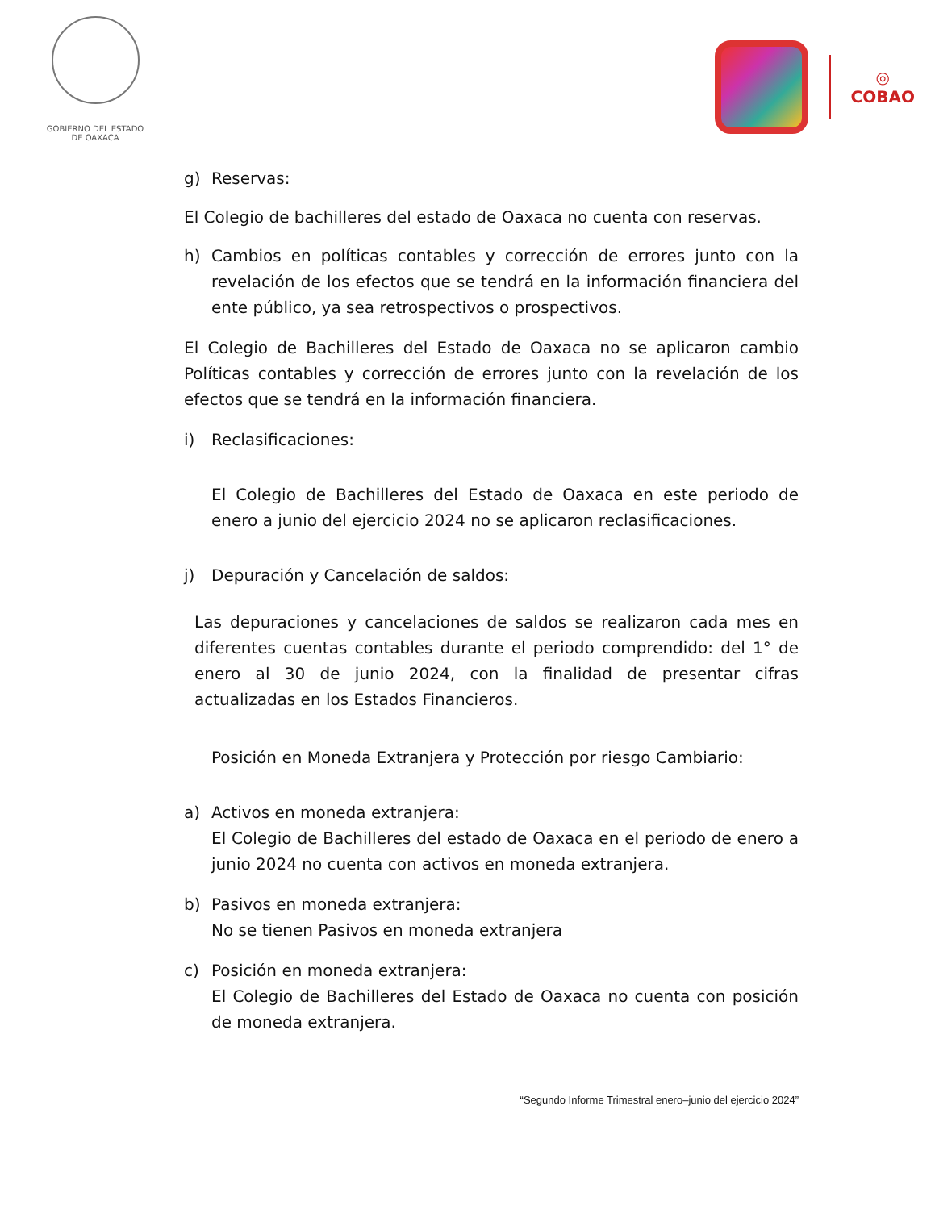GOBIERNO DEL ESTADO
DE OAXACA
◎
COBAO
g) Reservas:
El Colegio de bachilleres del estado de Oaxaca no cuenta con reservas.
h) Cambios en políticas contables y corrección de errores junto con la revelación de los efectos que se tendrá en la información financiera del ente público, ya sea retrospectivos o prospectivos.
El Colegio de Bachilleres del Estado de Oaxaca no se aplicaron cambio Políticas contables y corrección de errores junto con la revelación de los efectos que se tendrá en la información financiera.
i) Reclasificaciones:
El Colegio de Bachilleres del Estado de Oaxaca en este periodo de enero a junio del ejercicio 2024 no se aplicaron reclasificaciones.
j) Depuración y Cancelación de saldos:
Las depuraciones y cancelaciones de saldos se realizaron cada mes en diferentes cuentas contables durante el periodo comprendido: del 1° de enero al 30 de junio 2024, con la finalidad de presentar cifras actualizadas en los Estados Financieros.
Posición en Moneda Extranjera y Protección por riesgo Cambiario:
a) Activos en moneda extranjera:
El Colegio de Bachilleres del estado de Oaxaca en el periodo de enero a junio 2024 no cuenta con activos en moneda extranjera.
b) Pasivos en moneda extranjera:
No se tienen Pasivos en moneda extranjera
c) Posición en moneda extranjera:
El Colegio de Bachilleres del Estado de Oaxaca no cuenta con posición de moneda extranjera.
“Segundo Informe Trimestral enero–junio del ejercicio 2024”